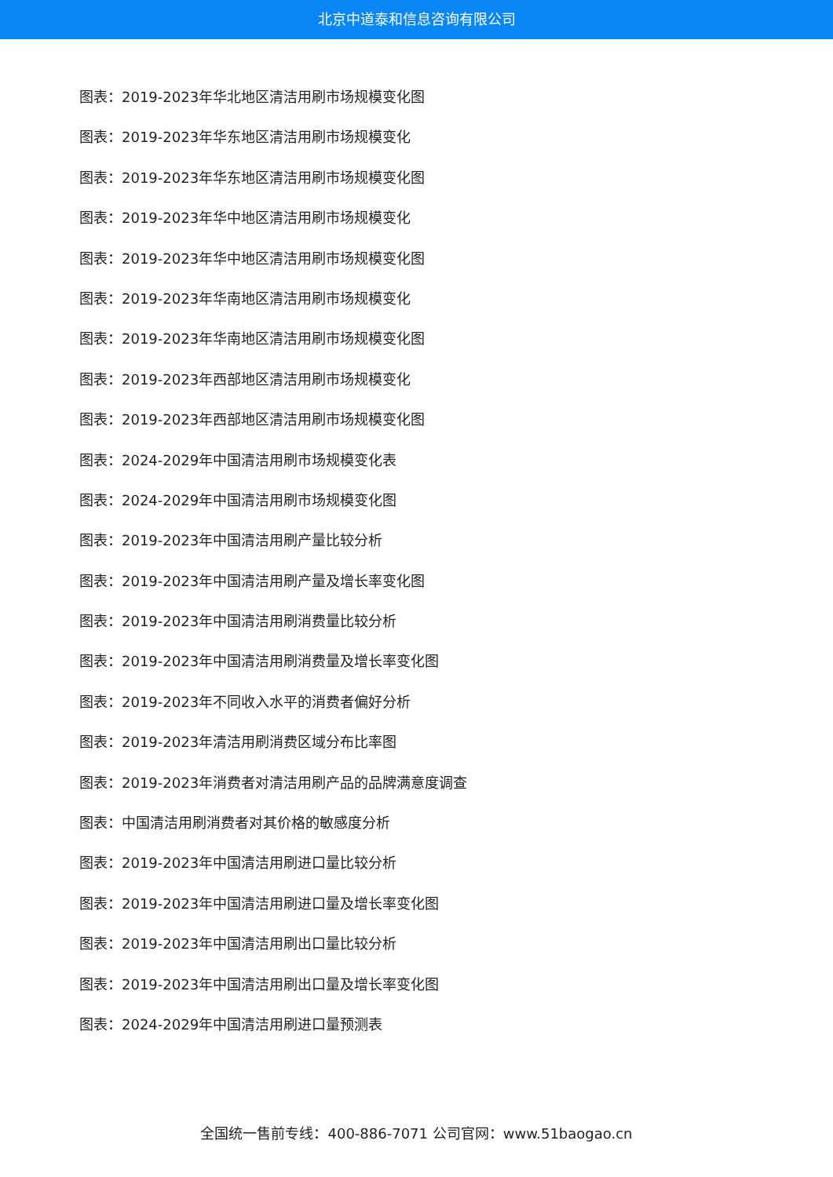北京中道泰和信息咨询有限公司
图表：2019-2023年华北地区清洁用刷市场规模变化图
图表：2019-2023年华东地区清洁用刷市场规模变化
图表：2019-2023年华东地区清洁用刷市场规模变化图
图表：2019-2023年华中地区清洁用刷市场规模变化
图表：2019-2023年华中地区清洁用刷市场规模变化图
图表：2019-2023年华南地区清洁用刷市场规模变化
图表：2019-2023年华南地区清洁用刷市场规模变化图
图表：2019-2023年西部地区清洁用刷市场规模变化
图表：2019-2023年西部地区清洁用刷市场规模变化图
图表：2024-2029年中国清洁用刷市场规模变化表
图表：2024-2029年中国清洁用刷市场规模变化图
图表：2019-2023年中国清洁用刷产量比较分析
图表：2019-2023年中国清洁用刷产量及增长率变化图
图表：2019-2023年中国清洁用刷消费量比较分析
图表：2019-2023年中国清洁用刷消费量及增长率变化图
图表：2019-2023年不同收入水平的消费者偏好分析
图表：2019-2023年清洁用刷消费区域分布比率图
图表：2019-2023年消费者对清洁用刷产品的品牌满意度调查
图表：中国清洁用刷消费者对其价格的敏感度分析
图表：2019-2023年中国清洁用刷进口量比较分析
图表：2019-2023年中国清洁用刷进口量及增长率变化图
图表：2019-2023年中国清洁用刷出口量比较分析
图表：2019-2023年中国清洁用刷出口量及增长率变化图
图表：2024-2029年中国清洁用刷进口量预测表
全国统一售前专线：400-886-7071 公司官网：www.51baogao.cn